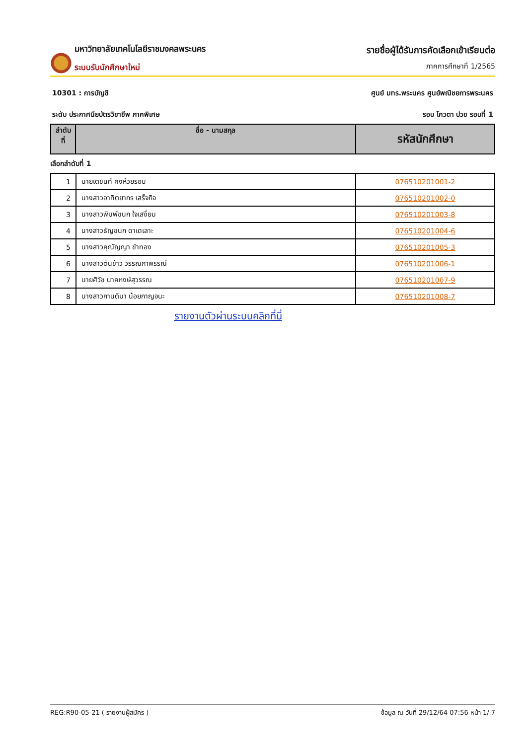มหาวิทยาลัยเทคโนโลยีราชมงคลพระนคร
ระบบรับนักศึกษาใหม่
รายชื่อผู้ได้รับการคัดเลือกเข้าเรียนต่อ
ภาคการศึกษาที่ 1/2565
10301 : การบัญชี ศูนย์ มทร.พระนคร ศูนย์พณิชยการพระนคร
ระดับ ประกาศนียบัตรวิชาชีพ ภาคพิเศษ รอบ โควตา ปวช รอบที่ 1
| ลำดับ ที่ | ชื่อ - นามสกุล | รหัสนักศึกษา |
| --- | --- | --- |
เลือกลำดับที่ 1
| 1 | นายเตชินท์ คงห้วยรอบ | 076510201001-2 |
| 2 | นางสาวอาทิตยากร เสร็จกิจ | 076510201002-0 |
| 3 | นางสาวพิมพ์ชนก ใจเสงี่ยม | 076510201003-8 |
| 4 | นางสาวธัญชนก ดาเดเลาะ | 076510201004-6 |
| 5 | นางสาวคุณัญญา ขำทอง | 076510201005-3 |
| 6 | นางสาวต้นข้าว วรรณภาพรรณ์ | 076510201006-1 |
| 7 | นายศิวัช นาคหงษ์สุวรรณ | 076510201007-9 |
| 8 | นางสาวกานติมา น้อยกาญจนะ | 076510201008-7 |
รายงานตัวผ่านระบบคลิกที่นี่
REG:R90-05-21 ( รายงานผู้สมัคร ) ข้อมูล ณ วันที่ 29/12/64 07:56 หน้า 1/ 7